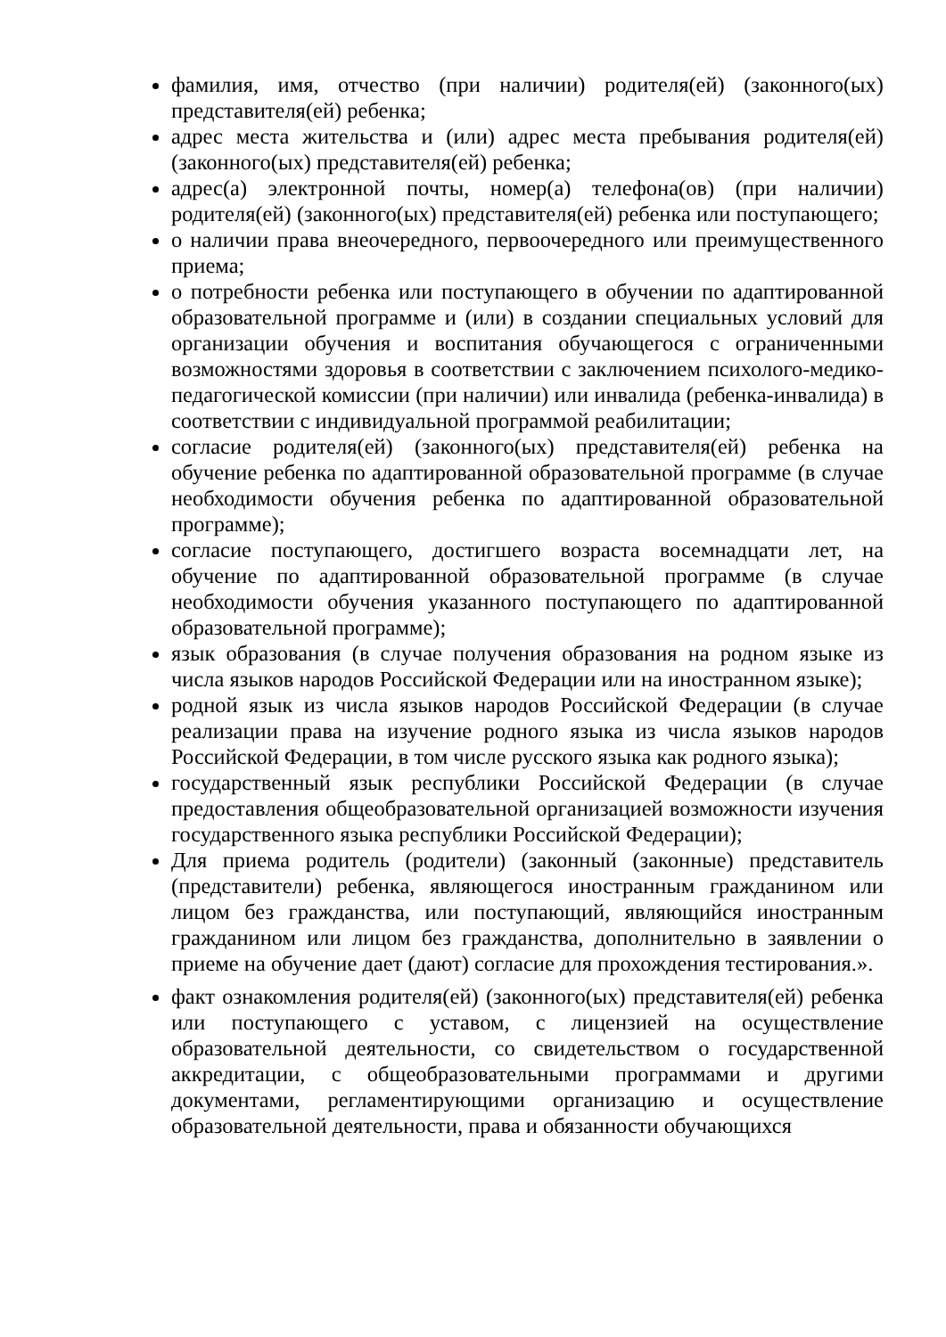фамилия, имя, отчество (при наличии) родителя(ей) (законного(ых) представителя(ей) ребенка;
адрес места жительства и (или) адрес места пребывания родителя(ей) (законного(ых) представителя(ей) ребенка;
адрес(а) электронной почты, номер(а) телефона(ов) (при наличии) родителя(ей) (законного(ых) представителя(ей) ребенка или поступающего;
о наличии права внеочередного, первоочередного или преимущественного приема;
о потребности ребенка или поступающего в обучении по адаптированной образовательной программе и (или) в создании специальных условий для организации обучения и воспитания обучающегося с ограниченными возможностями здоровья в соответствии с заключением психолого-медико-педагогической комиссии (при наличии) или инвалида (ребенка-инвалида) в соответствии с индивидуальной программой реабилитации;
согласие родителя(ей) (законного(ых) представителя(ей) ребенка на обучение ребенка по адаптированной образовательной программе (в случае необходимости обучения ребенка по адаптированной образовательной программе);
согласие поступающего, достигшего возраста восемнадцати лет, на обучение по адаптированной образовательной программе (в случае необходимости обучения указанного поступающего по адаптированной образовательной программе);
язык образования (в случае получения образования на родном языке из числа языков народов Российской Федерации или на иностранном языке);
родной язык из числа языков народов Российской Федерации (в случае реализации права на изучение родного языка из числа языков народов Российской Федерации, в том числе русского языка как родного языка);
государственный язык республики Российской Федерации (в случае предоставления общеобразовательной организацией возможности изучения государственного языка республики Российской Федерации);
Для приема родитель (родители) (законный (законные) представитель (представители) ребенка, являющегося иностранным гражданином или лицом без гражданства, или поступающий, являющийся иностранным гражданином или лицом без гражданства, дополнительно в заявлении о приеме на обучение дает (дают) согласие для прохождения тестирования.».
факт ознакомления родителя(ей) (законного(ых) представителя(ей) ребенка или поступающего с уставом, с лицензией на осуществление образовательной деятельности, со свидетельством о государственной аккредитации, с общеобразовательными программами и другими документами, регламентирующими организацию и осуществление образовательной деятельности, права и обязанности обучающихся